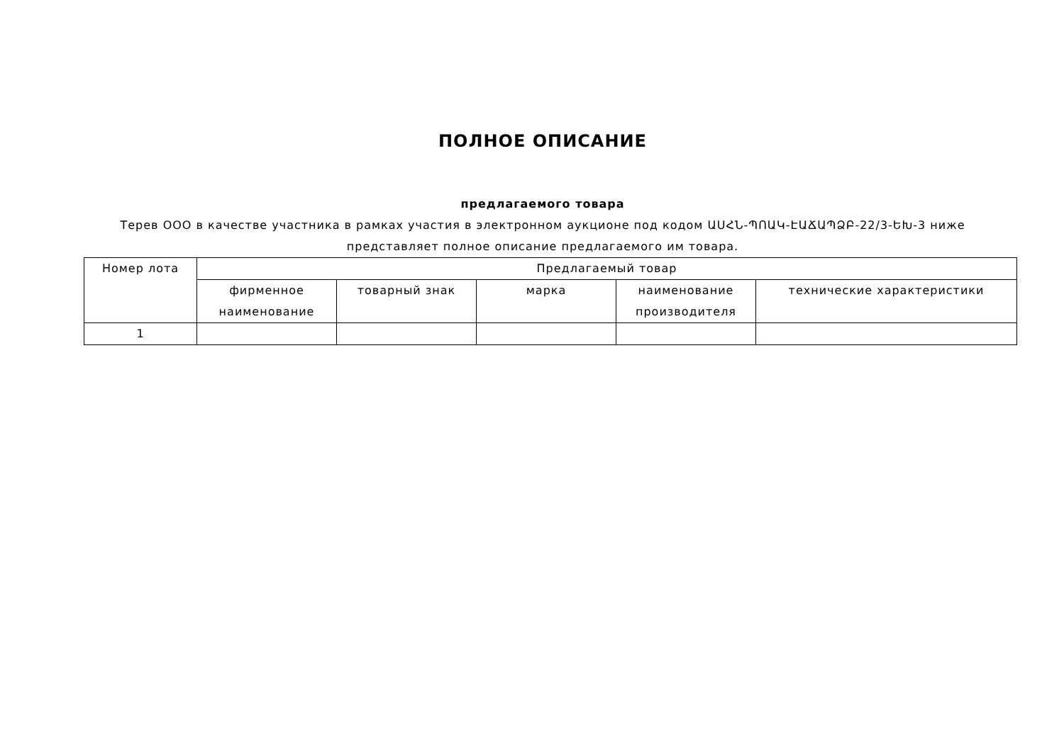ПОЛНОЕ ОПИСАНИЕ
предлагаемого товара
Терев ООО в качестве участника в рамках участия в электронном аукционе под кодом ԱՍՀՆ-ՊՈԱԿ-ԷԱՃԱՊՁԲ-22/3-ԵԽ-3 ниже представляет полное описание предлагаемого им товара.
| Номер лота | Предлагаемый товар | | | | |
| --- | --- | --- | --- | --- | --- |
| | фирменное наименование | товарный знак | марка | наименование производителя | технические характеристики |
| 1 | | | | | |